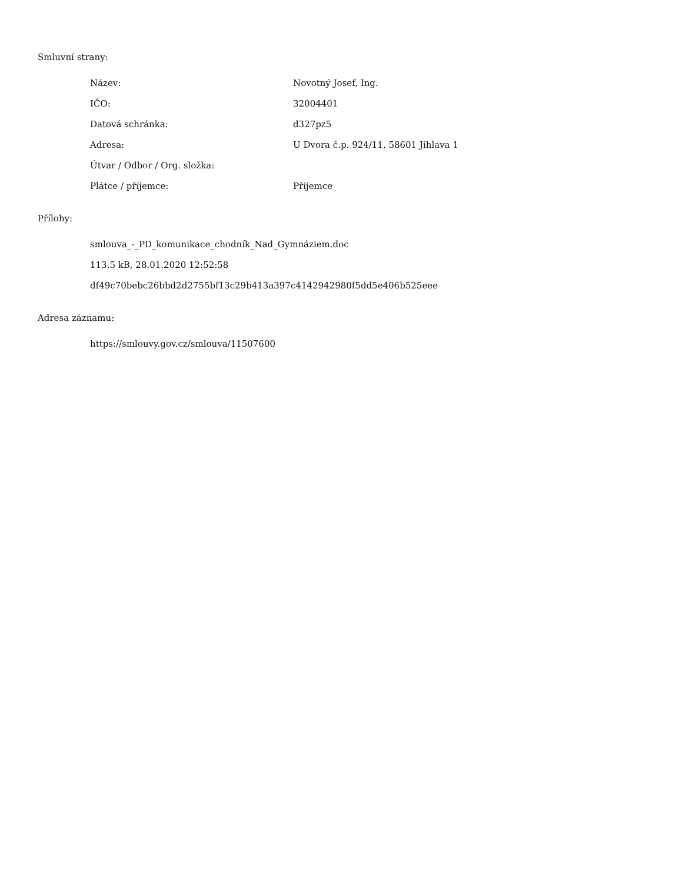Smluvní strany:
| Název: | Novotný Josef, Ing. |
| IČO: | 32004401 |
| Datová schránka: | d327pz5 |
| Adresa: | U Dvora č.p. 924/11, 58601 Jihlava 1 |
| Útvar / Odbor / Org. složka: | |
| Plátce / příjemce: | Příjemce |
Přílohy:
smlouva_-_PD_komunikace_chodník_Nad_Gymnáziem.doc
113.5 kB, 28.01.2020 12:52:58
df49c70bebc26bbd2d2755bf13c29b413a397c4142942980f5dd5e406b525eee
Adresa záznamu:
https://smlouvy.gov.cz/smlouva/11507600